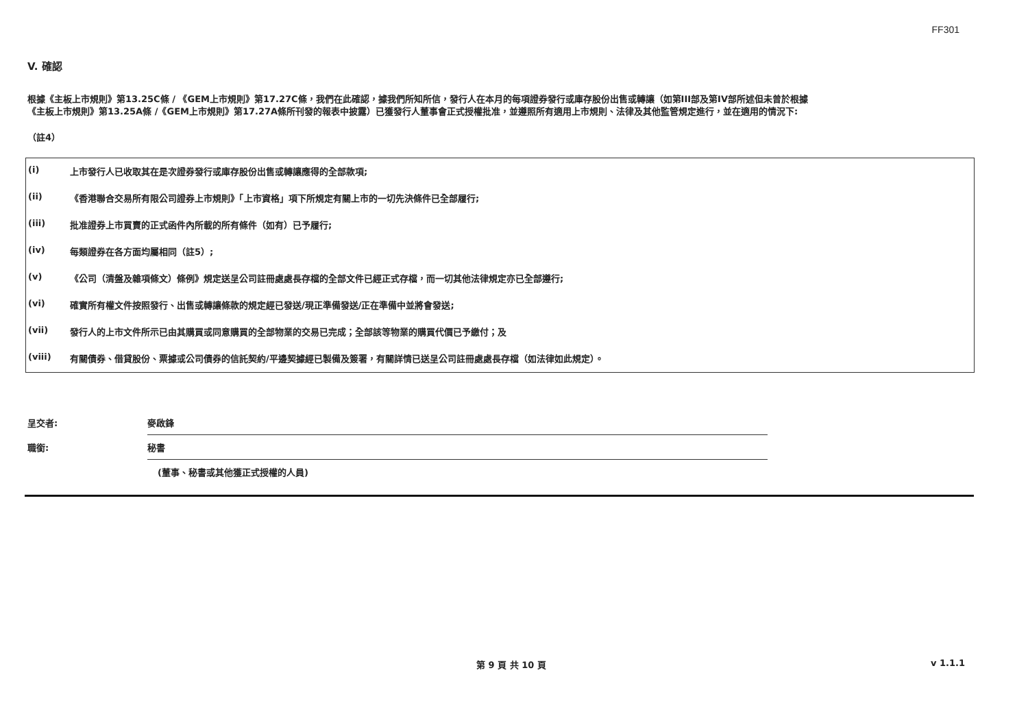FF301
V. 確認
根據《主板上市規則》第13.25C條 / 《GEM上市規則》第17.27C條，我們在此確認，據我們所知所信，發行人在本月的每項證券發行或庫存股份出售或轉讓（如第III部及第IV部所述但未曾於根據
《主板上市規則》第13.25A條 /《GEM上市規則》第17.27A條所刊發的報表中披露）已獲發行人董事會正式授權批准，並遵照所有適用上市規則、法律及其他監管規定進行，並在適用的情況下:
（註4）
| (i) | 上市發行人已收取其在是次證券發行或庫存股份出售或轉讓應得的全部款項; |
| (ii) | 《香港聯合交易所有限公司證券上市規則》「上市資格」項下所規定有關上市的一切先決條件已全部履行; |
| (iii) | 批准證券上市買賣的正式函件內所載的所有條件（如有）已予履行; |
| (iv) | 每類證券在各方面均屬相同（註5）; |
| (v) | 《公司（清盤及雜項條文）條例》規定送呈公司註冊處處長存檔的全部文件已經正式存檔，而一切其他法律規定亦已全部遵行; |
| (vi) | 確實所有權文件按照發行、出售或轉讓條款的規定經已發送/現正準備發送/正在準備中並將會發送; |
| (vii) | 發行人的上市文件所示已由其購買或同意購買的全部物業的交易已完成；全部該等物業的購買代價已予繳付；及 |
| (viii) | 有關債券、借貸股份、票據或公司債券的信託契約/平邊契據經已製備及簽署，有關詳情已送呈公司註冊處處長存檔（如法律如此規定）。 |
| 呈交者: | 麥啟鋒 |
| 職銜: | 秘書 |
| | (董事、秘書或其他獲正式授權的人員) |
第 9 頁 共 10 頁 v 1.1.1